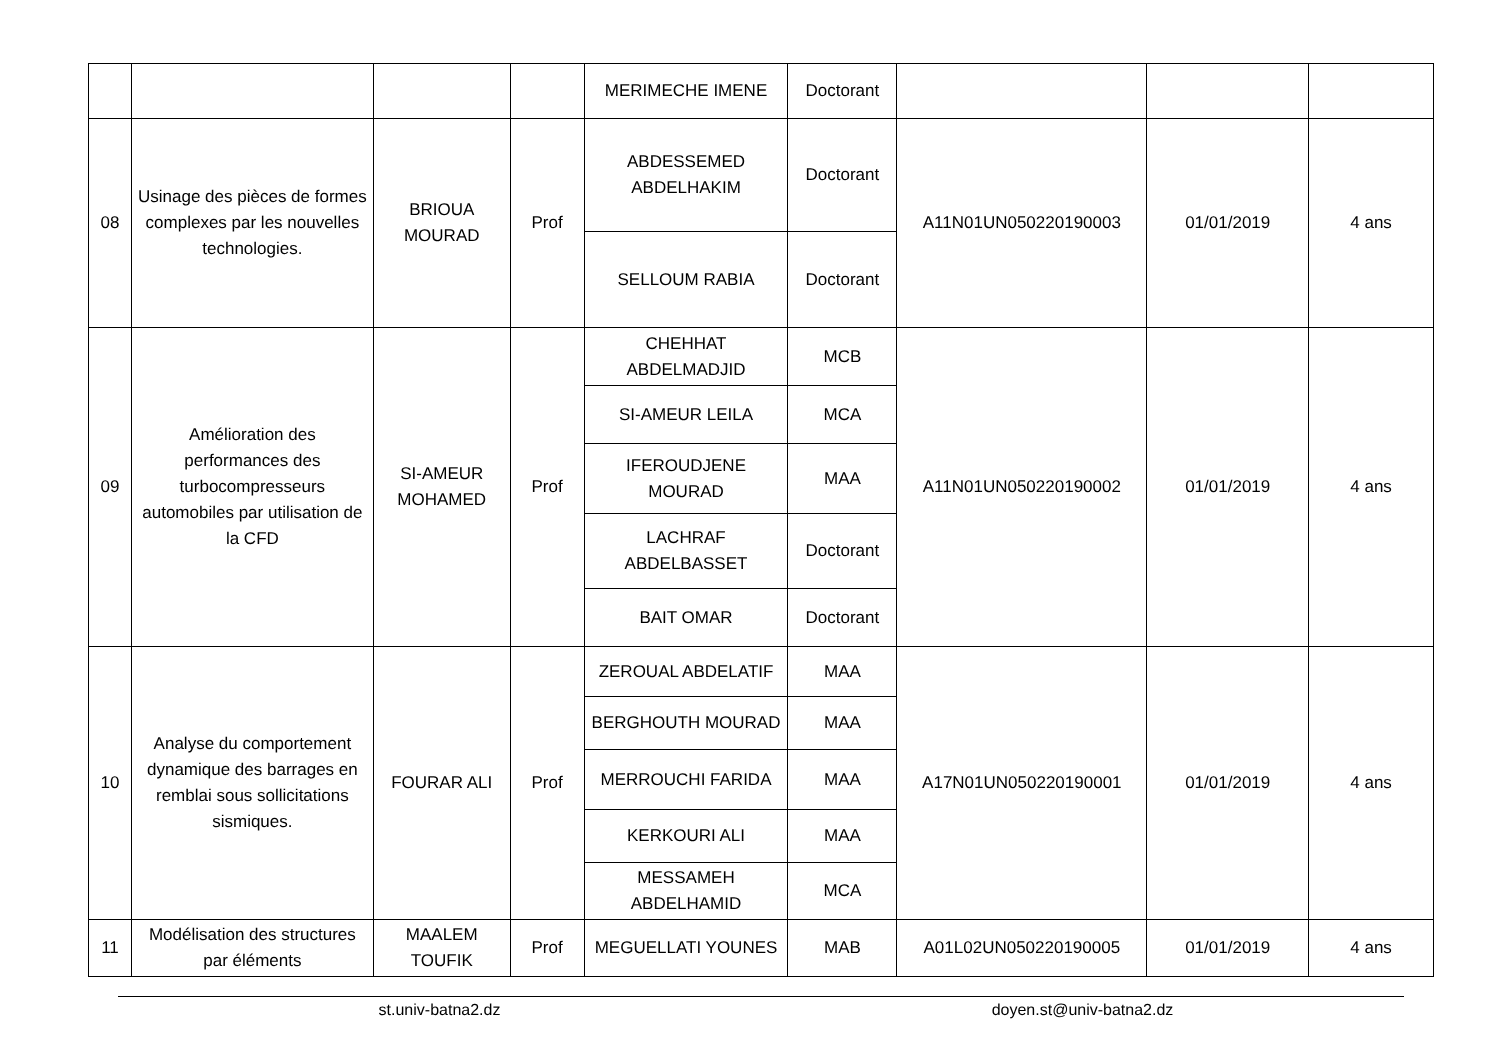| | | | | MERIMECHE IMENE | Doctorant | | | |
| 08 | Usinage des pièces de formes complexes par les nouvelles technologies. | BRIOUA MOURAD | Prof | ABDESSEMED ABDELHAKIM | Doctorant | A11N01UN050220190003 | 01/01/2019 | 4 ans |
| | | | | SELLOUM RABIA | Doctorant | | | |
| 09 | Amélioration des performances des turbocompresseurs automobiles par utilisation de la CFD | SI-AMEUR MOHAMED | Prof | CHEHHAT ABDELMADJID | MCB | A11N01UN050220190002 | 01/01/2019 | 4 ans |
| | | | | SI-AMEUR LEILA | MCA | | | |
| | | | | IFEROUDJENE MOURAD | MAA | | | |
| | | | | LACHRAF ABDELBASSET | Doctorant | | | |
| | | | | BAIT OMAR | Doctorant | | | |
| 10 | Analyse du comportement dynamique des barrages en remblai sous sollicitations sismiques. | FOURAR ALI | Prof | ZEROUAL ABDELATIF | MAA | A17N01UN050220190001 | 01/01/2019 | 4 ans |
| | | | | BERGHOUTH MOURAD | MAA | | | |
| | | | | MERROUCHI FARIDA | MAA | | | |
| | | | | KERKOURI ALI | MAA | | | |
| | | | | MESSAMEH ABDELHAMID | MCA | | | |
| 11 | Modélisation des structures par éléments | MAALEM TOUFIK | Prof | MEGUELLATI YOUNES | MAB | A01L02UN050220190005 | 01/01/2019 | 4 ans |
st.univ-batna2.dz doyen.st@univ-batna2.dz